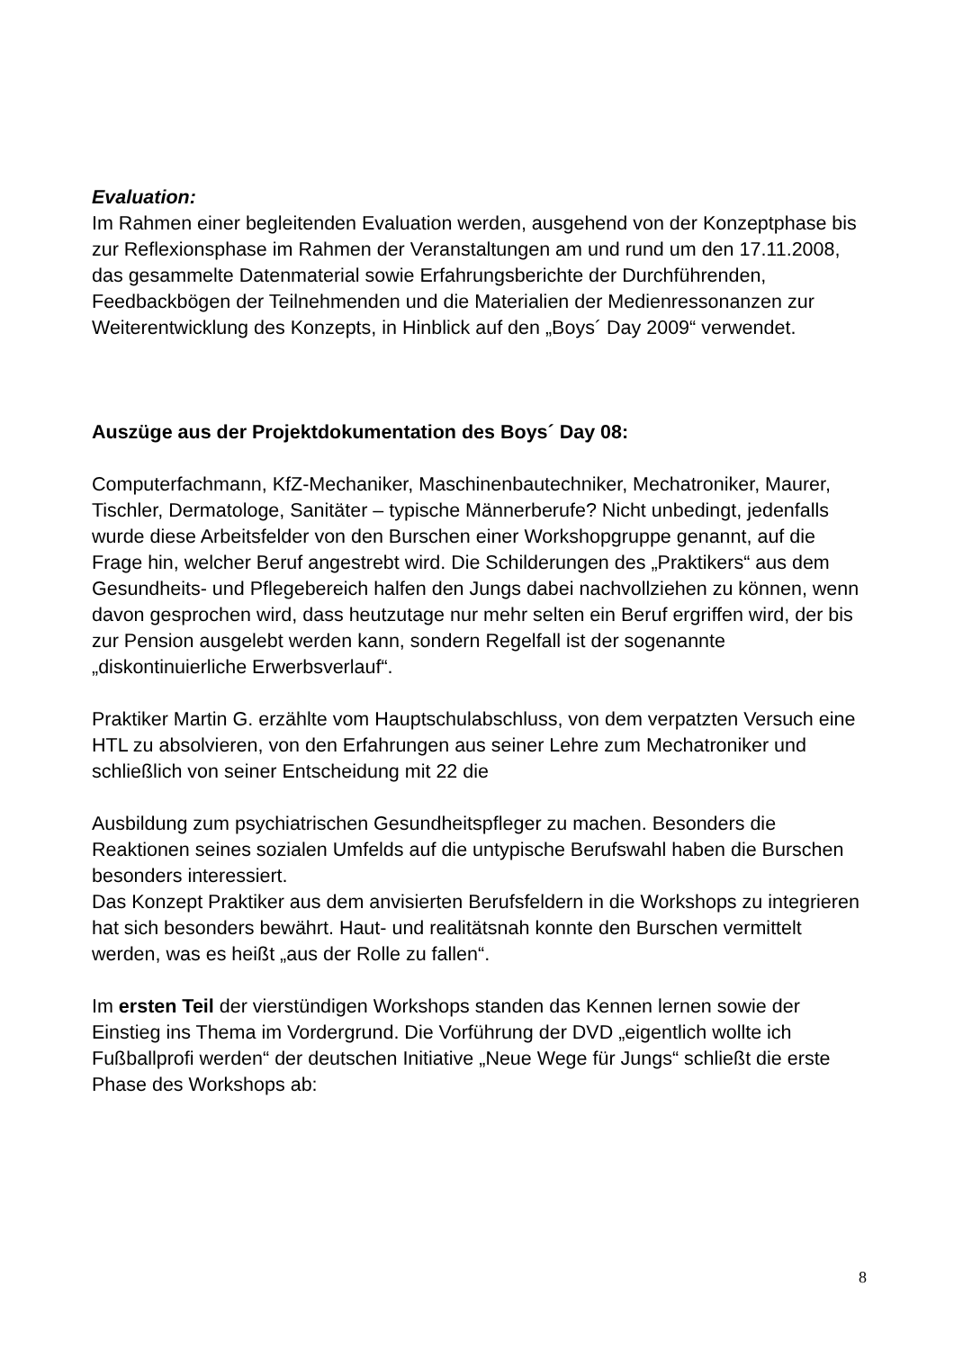Evaluation:
Im Rahmen einer begleitenden Evaluation werden, ausgehend von der Konzeptphase bis zur Reflexionsphase im Rahmen der Veranstaltungen am und rund um den 17.11.2008, das gesammelte Datenmaterial sowie Erfahrungsberichte der Durchführenden, Feedbackbögen der Teilnehmenden und die Materialien der Medienressonanzen zur Weiterentwicklung des Konzepts, in Hinblick auf den „Boys´ Day 2009“ verwendet.
Auszüge aus der Projektdokumentation des Boys´ Day 08:
Computerfachmann, KfZ-Mechaniker, Maschinenbautechniker, Mechatroniker, Maurer, Tischler, Dermatologe, Sanitäter – typische Männerberufe? Nicht unbedingt, jedenfalls wurde diese Arbeitsfelder von den Burschen einer Workshopgruppe genannt, auf die Frage hin, welcher Beruf angestrebt wird. Die Schilderungen des „Praktikers“ aus dem Gesundheits- und Pflegebereich halfen den Jungs dabei nachvollziehen zu können, wenn davon gesprochen wird, dass heutzutage nur mehr selten ein Beruf ergriffen wird, der bis zur Pension ausgelebt werden kann, sondern Regelfall ist der sogenannte „diskontinuierliche Erwerbsverlauf“.
Praktiker Martin G. erzählte vom Hauptschulabschluss, von dem verpatzten Versuch eine HTL zu absolvieren, von den Erfahrungen aus seiner Lehre zum Mechatroniker und schließlich von seiner Entscheidung mit 22 die
Ausbildung zum psychiatrischen Gesundheitspfleger zu machen. Besonders die Reaktionen seines sozialen Umfelds auf die untypische Berufswahl haben die Burschen besonders interessiert.
Das Konzept Praktiker aus dem anvisierten Berufsfeldern in die Workshops zu integrieren hat sich besonders bewährt. Haut- und realitätsnah konnte den Burschen vermittelt werden, was es heißt „aus der Rolle zu fallen“.
Im ersten Teil der vierstündigen Workshops standen das Kennen lernen sowie der Einstieg ins Thema im Vordergrund. Die Vorführung der DVD „eigentlich wollte ich Fußballprofi werden“ der deutschen Initiative „Neue Wege für Jungs“ schließt die erste Phase des Workshops ab:
8